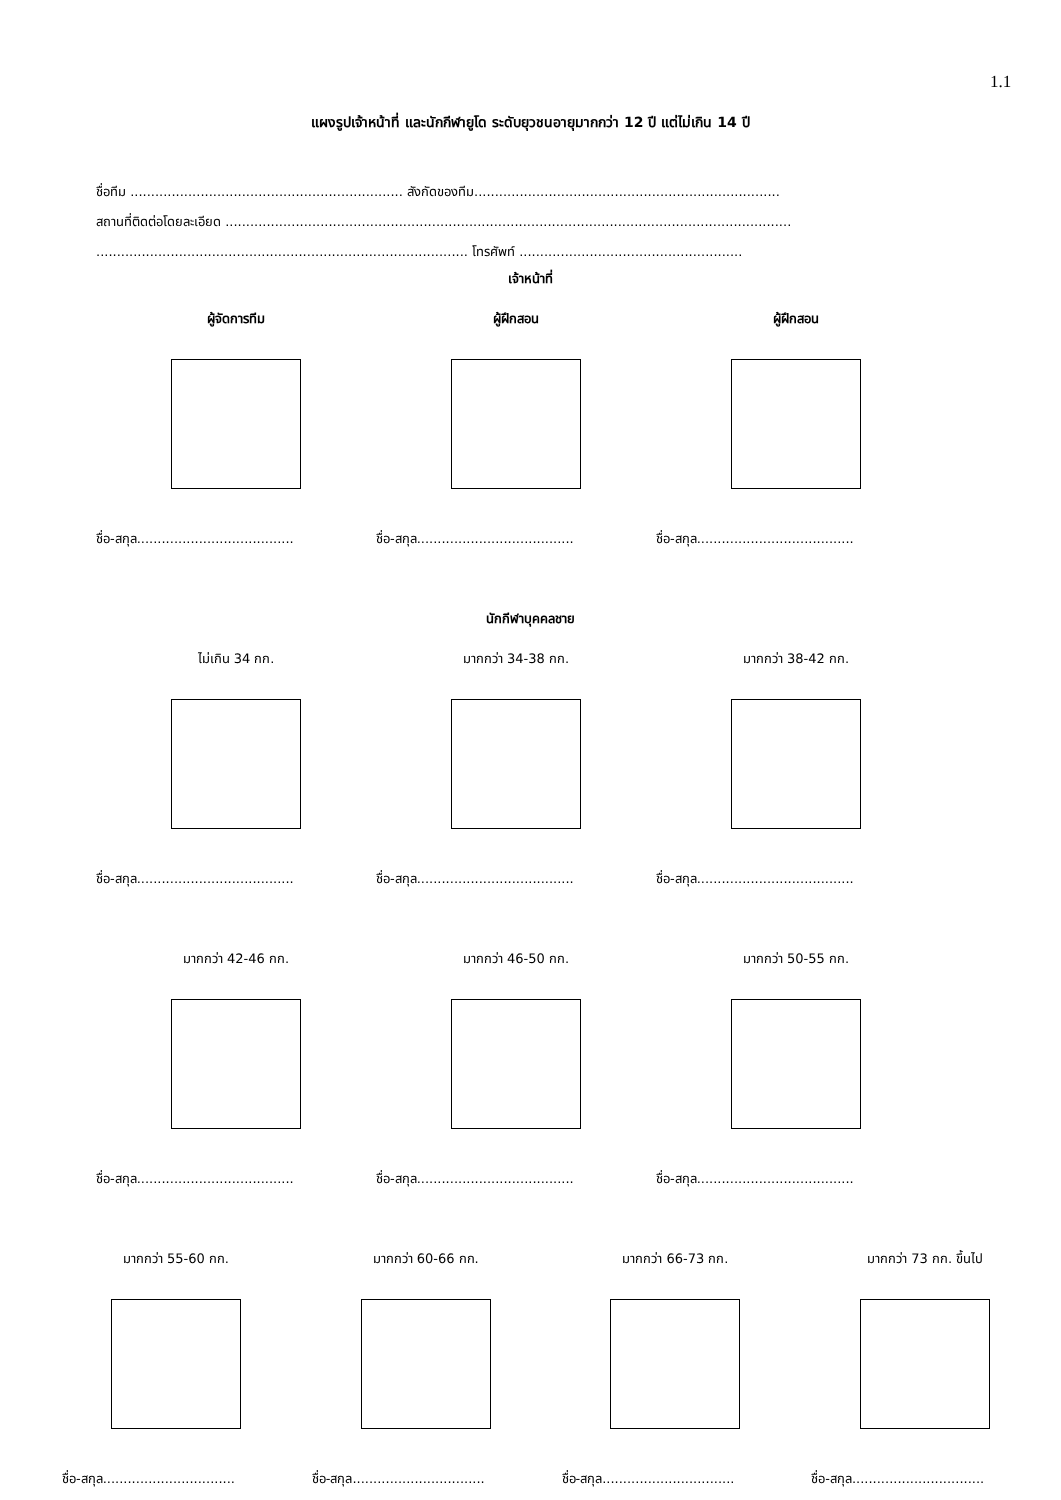1.1
แผงรูปเจ้าหน้าที่ และนักกีฬายูโด ระดับยุวชนอายุมากกว่า 12 ปี แต่ไม่เกิน 14 ปี
ชื่อทีม .................................................................. สังกัดของทีม..........................................................................
สถานที่ติดต่อโดยละเอียด .........................................................................................................................................
.......................................................................................... โทรศัพท์ ......................................................
เจ้าหน้าที่
ผู้จัดการทีม ผู้ฝึกสอน ผู้ฝึกสอน
ชื่อ-สกุล......................................
ชื่อ-สกุล......................................
ชื่อ-สกุล......................................
นักกีฬาบุคคลชาย
ไม่เกิน 34 กก. มากกว่า 34-38 กก. มากกว่า 38-42 กก.
ชื่อ-สกุล......................................
ชื่อ-สกุล......................................
ชื่อ-สกุล......................................
มากกว่า 42-46 กก. มากกว่า 46-50 กก. มากกว่า 50-55 กก.
ชื่อ-สกุล......................................
ชื่อ-สกุล......................................
ชื่อ-สกุล......................................
มากกว่า 55-60 กก. มากกว่า 60-66 กก. มากกว่า 66-73 กก. มากกว่า 73 กก. ขึ้นไป
ชื่อ-สกุล................................
ชื่อ-สกุล................................
ชื่อ-สกุล................................
ชื่อ-สกุล................................